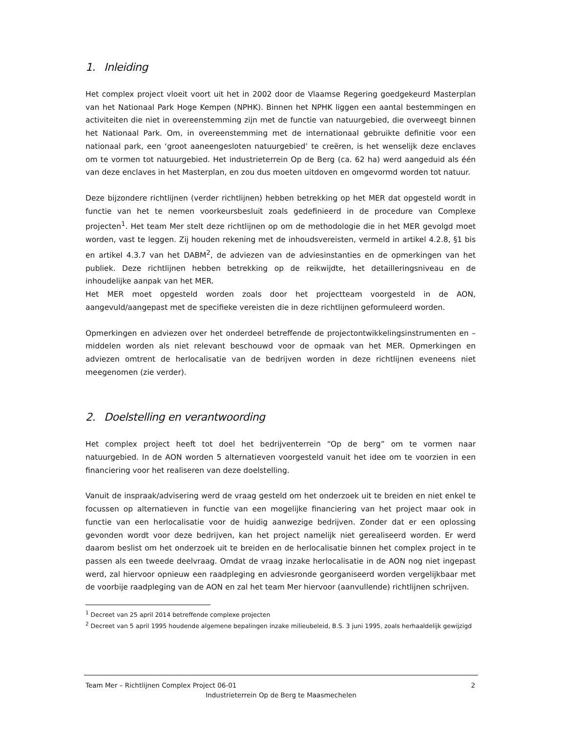1. Inleiding
Het complex project vloeit voort uit het in 2002 door de Vlaamse Regering goedgekeurd Masterplan van het Nationaal Park Hoge Kempen (NPHK). Binnen het NPHK liggen een aantal bestemmingen en activiteiten die niet in overeenstemming zijn met de functie van natuurgebied, die overweegt binnen het Nationaal Park. Om, in overeenstemming met de internationaal gebruikte definitie voor een nationaal park, een ‘groot aaneengesloten natuurgebied’ te creëren, is het wenselijk deze enclaves om te vormen tot natuurgebied. Het industrieterrein Op de Berg (ca. 62 ha) werd aangeduid als één van deze enclaves in het Masterplan, en zou dus moeten uitdoven en omgevormd worden tot natuur.
Deze bijzondere richtlijnen (verder richtlijnen) hebben betrekking op het MER dat opgesteld wordt in functie van het te nemen voorkeursbesluit zoals gedefinieerd in de procedure van Complexe projecten<sup>1</sup>. Het team Mer stelt deze richtlijnen op om de methodologie die in het MER gevolgd moet worden, vast te leggen. Zij houden rekening met de inhoudsvereisten, vermeld in artikel 4.2.8, §1 bis en artikel 4.3.7 van het DABM<sup>2</sup>, de adviezen van de adviesinstanties en de opmerkingen van het publiek. Deze richtlijnen hebben betrekking op de reikwijdte, het detailleringsniveau en de inhoudelijke aanpak van het MER.
Het MER moet opgesteld worden zoals door het projectteam voorgesteld in de AON, aangevuld/aangepast met de specifieke vereisten die in deze richtlijnen geformuleerd worden.
Opmerkingen en adviezen over het onderdeel betreffende de projectontwikkelingsinstrumenten en –middelen worden als niet relevant beschouwd voor de opmaak van het MER. Opmerkingen en adviezen omtrent de herlocalisatie van de bedrijven worden in deze richtlijnen eveneens niet meegenomen (zie verder).
2. Doelstelling en verantwoording
Het complex project heeft tot doel het bedrijventerrein “Op de berg” om te vormen naar natuurgebied. In de AON worden 5 alternatieven voorgesteld vanuit het idee om te voorzien in een financiering voor het realiseren van deze doelstelling.
Vanuit de inspraak/advisering werd de vraag gesteld om het onderzoek uit te breiden en niet enkel te focussen op alternatieven in functie van een mogelijke financiering van het project maar ook in functie van een herlocalisatie voor de huidig aanwezige bedrijven. Zonder dat er een oplossing gevonden wordt voor deze bedrijven, kan het project namelijk niet gerealiseerd worden. Er werd daarom beslist om het onderzoek uit te breiden en de herlocalisatie binnen het complex project in te passen als een tweede deelvraag. Omdat de vraag inzake herlocalisatie in de AON nog niet ingepast werd, zal hiervoor opnieuw een raadpleging en adviesronde georganiseerd worden vergelijkbaar met de voorbije raadpleging van de AON en zal het team Mer hiervoor (aanvullende) richtlijnen schrijven.
<sup>1</sup> Decreet van 25 april 2014 betreffende complexe projecten
<sup>2</sup> Decreet van 5 april 1995 houdende algemene bepalingen inzake milieubeleid, B.S. 3 juni 1995, zoals herhaaldelijk gewijzigd
Team Mer – Richtlijnen Complex Project 06-01 2
Industrieterrein Op de Berg te Maasmechelen